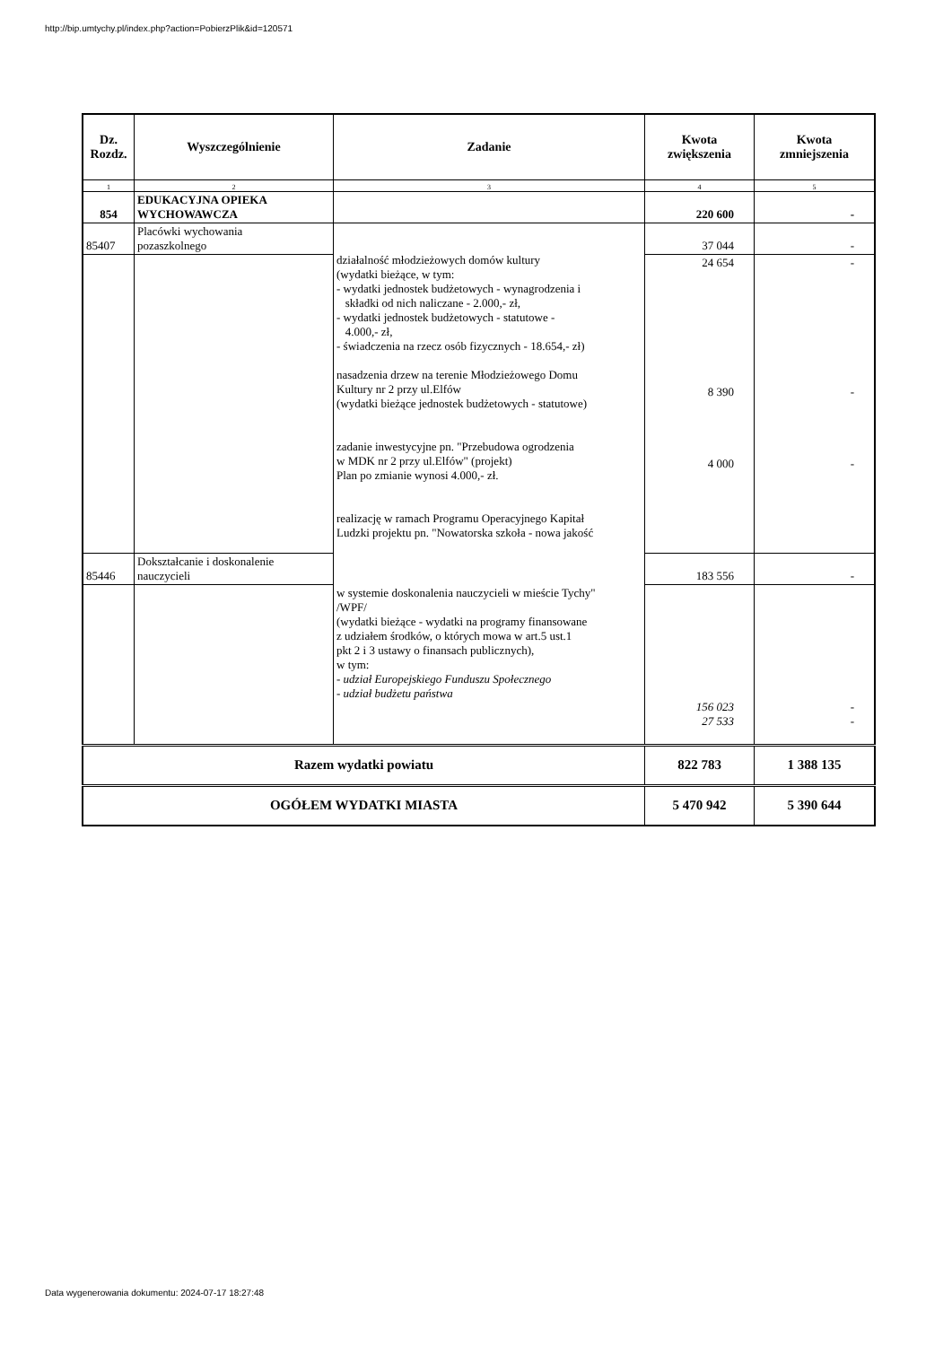http://bip.umtychy.pl/index.php?action=PobierzPlik&id=120571
| Dz. Rozdz. | Wyszczególnienie | Zadanie | Kwota zwiększenia | Kwota zmniejszenia |
| --- | --- | --- | --- | --- |
| 1 | 2 | 3 | 4 | 5 |
| 854 | EDUKACYJNA OPIEKA WYCHOWAWCZA | | 220 600 | - |
| 85407 | Placówki wychowania pozaszkolnego | działalność młodzieżowych domów kultury (wydatki bieżące, w tym: - wydatki jednostek budżetowych - wynagrodzenia i składki od nich naliczane - 2.000,- zł, - wydatki jednostek budżetowych - statutowe - 4.000,- zł, - świadczenia na rzecz osób fizycznych - 18.654,- zł) nasadzenia drzew na terenie Młodzieżowego Domu Kultury nr 2 przy ul.Elfów (wydatki bieżące jednostek budżetowych - statutowe) zadanie inwestycyjne pn. "Przebudowa ogrodzenia w MDK nr 2 przy ul.Elfów" (projekt) Plan po zmianie wynosi 4.000,- zł. realizację w ramach Programu Operacyjnego Kapitał Ludzki projektu pn. "Nowatorska szkoła - nowa jakość | 37 044 | - |
| | | | 24 654 8 390 4 000 | - - - |
| 85446 | Dokształcanie i doskonalenie nauczycieli | | 183 556 | - |
| | | w systemie doskonalenia nauczycieli w mieście Tychy" /WPF/ (wydatki bieżące - wydatki na programy finansowane z udziałem środków, o których mowa w art.5 ust.1 pkt 2 i 3 ustawy o finansach publicznych), w tym: - udział Europejskiego Funduszu Społecznego - udział budżetu państwa | 156 023 27 533 | - - |
| Razem wydatki powiatu | | | 822 783 | 1 388 135 |
| OGÓŁEM WYDATKI MIASTA | | | 5 470 942 | 5 390 644 |
Data wygenerowania dokumentu: 2024-07-17 18:27:48